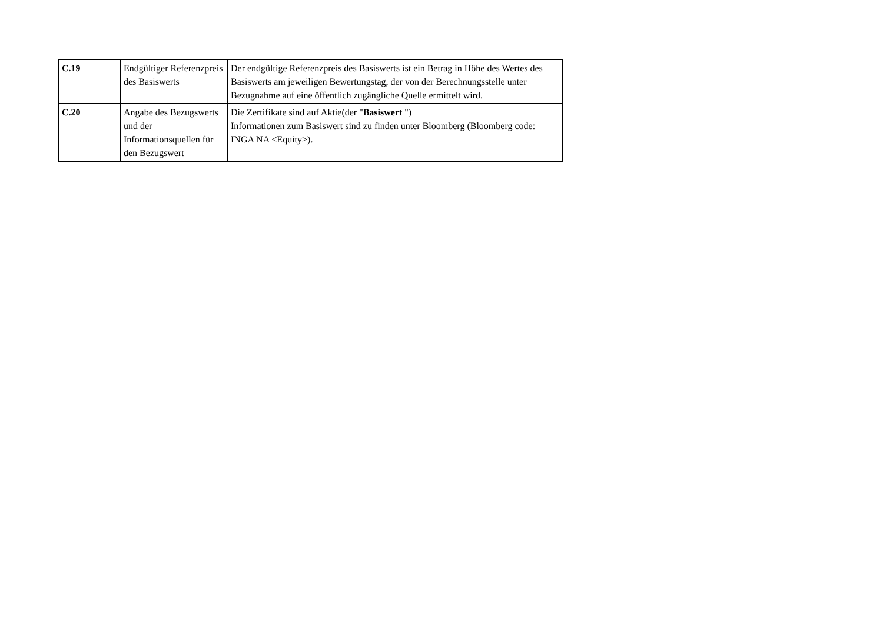| C.19 | Endgültiger Referenzpreis des Basiswerts | Der endgültige Referenzpreis des Basiswerts ist ein Betrag in Höhe des Wertes des Basiswerts am jeweiligen Bewertungstag, der von der Berechnungsstelle unter Bezugnahme auf eine öffentlich zugängliche Quelle ermittelt wird. |
| C.20 | Angabe des Bezugswerts und der Informationsquellen für den Bezugswert | Die Zertifikate sind auf Aktie(der " Basiswert ") Informationen zum Basiswert sind zu finden unter Bloomberg (Bloomberg code: INGA NA <Equity>). |